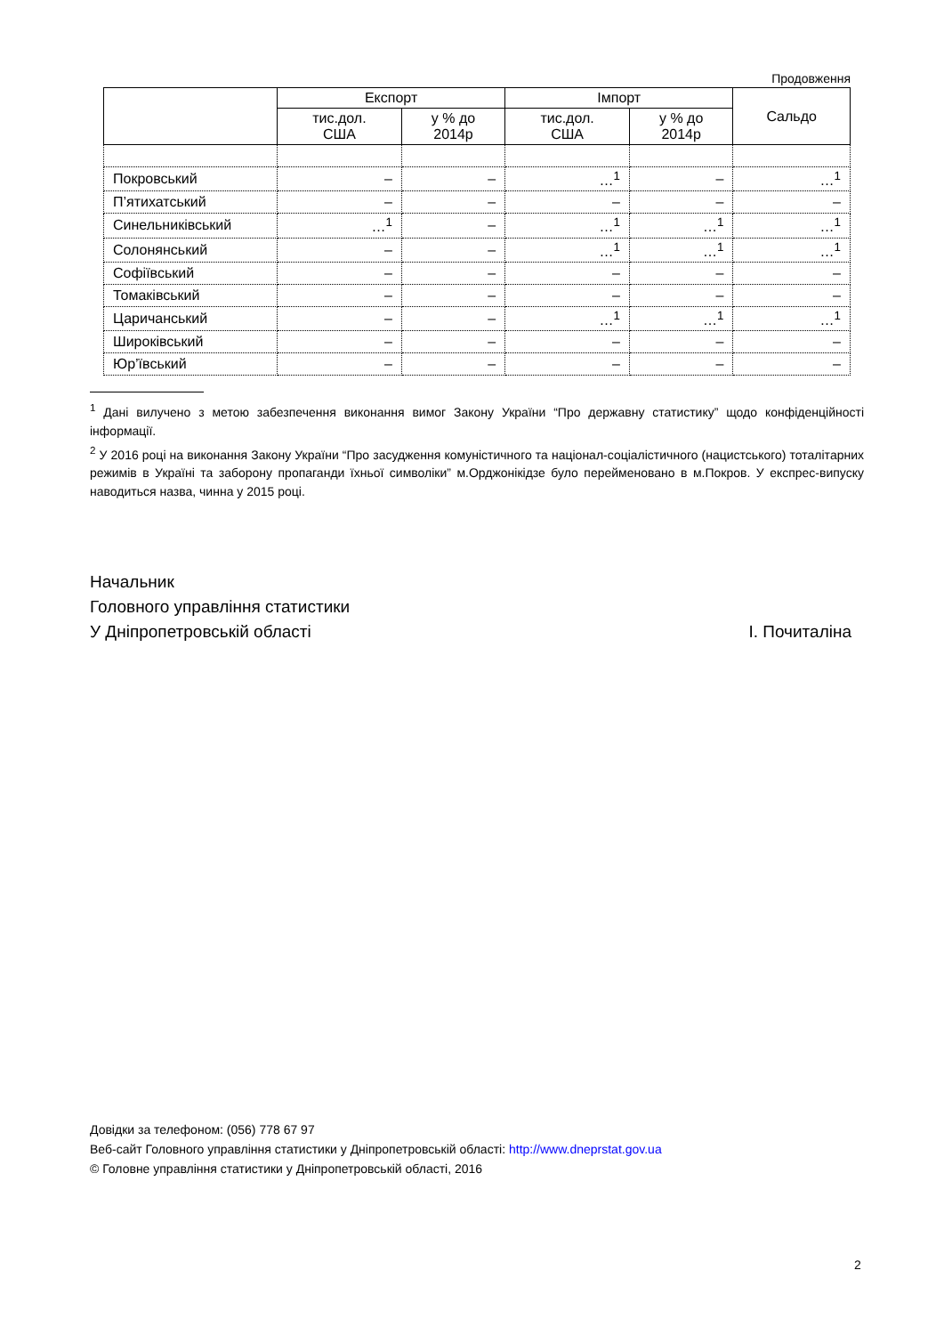Продовження
| | Експорт | | Імпорт | | Сальдо |
| --- | --- | --- | --- | --- | --- |
| | тис.дол. США | у % до 2014р | тис.дол. США | у % до 2014р | |
| Покровський | – | – | …<sup>1</sup> | – | …<sup>1</sup> |
| П’ятихатський | – | – | – | – | – |
| Синельниківський | …<sup>1</sup> | – | …<sup>1</sup> | …<sup>1</sup> | …<sup>1</sup> |
| Солонянський | – | – | …<sup>1</sup> | …<sup>1</sup> | …<sup>1</sup> |
| Софіївський | – | – | – | – | – |
| Томаківський | – | – | – | – | – |
| Царичанський | – | – | …<sup>1</sup> | …<sup>1</sup> | …<sup>1</sup> |
| Широківський | – | – | – | – | – |
| Юр’ївський | – | – | – | – | – |
<sup>1</sup> Дані вилучено з метою забезпечення виконання вимог Закону України “Про державну статистику” щодо конфіденційності інформації.
<sup>2</sup> У 2016 році на виконання Закону України “Про засудження комуністичного та націонал-соціалістичного (нацистського) тоталітарних режимів в Україні та заборону пропаганди їхньої символіки” м.Орджонікідзе було перейменовано в м.Покров. У експрес-випуску наводиться назва, чинна у 2015 році.
Начальник
Головного управління статистики
У Дніпропетровській області І. Почиталіна
Довідки за телефоном: (056) 778 67 97
Веб-сайт Головного управління статистики у Дніпропетровській області: http://www.dneprstat.gov.ua
© Головне управління статистики у Дніпропетровській області, 2016
2